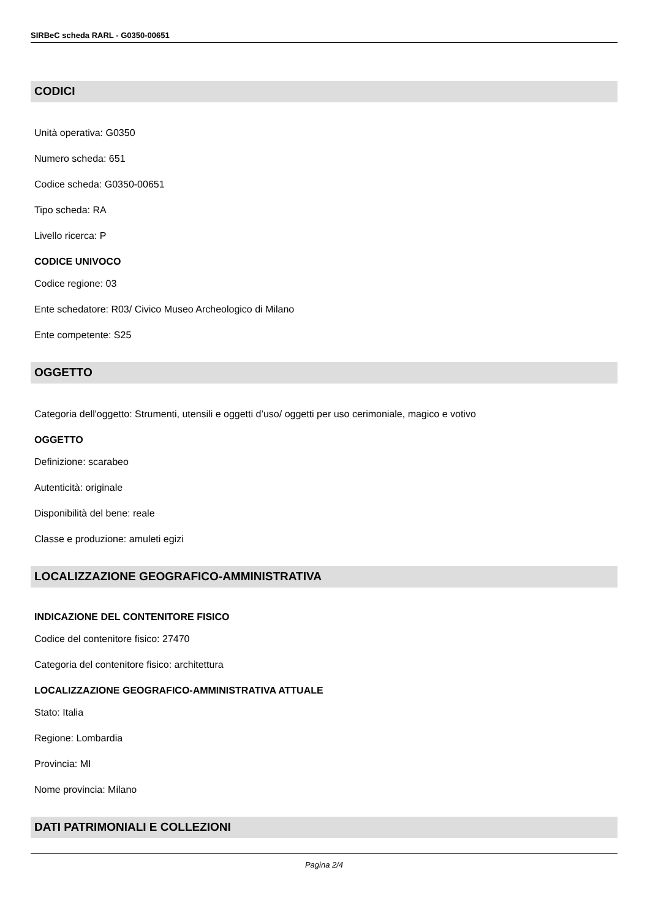SIRBeC scheda RARL - G0350-00651
CODICI
Unità operativa: G0350
Numero scheda: 651
Codice scheda: G0350-00651
Tipo scheda: RA
Livello ricerca: P
CODICE UNIVOCO
Codice regione: 03
Ente schedatore: R03/ Civico Museo Archeologico di Milano
Ente competente: S25
OGGETTO
Categoria dell'oggetto: Strumenti, utensili e oggetti d’uso/ oggetti per uso cerimoniale, magico e votivo
OGGETTO
Definizione: scarabeo
Autenticità: originale
Disponibilità del bene: reale
Classe e produzione: amuleti egizi
LOCALIZZAZIONE GEOGRAFICO-AMMINISTRATIVA
INDICAZIONE DEL CONTENITORE FISICO
Codice del contenitore fisico: 27470
Categoria del contenitore fisico: architettura
LOCALIZZAZIONE GEOGRAFICO-AMMINISTRATIVA ATTUALE
Stato: Italia
Regione: Lombardia
Provincia: MI
Nome provincia: Milano
DATI PATRIMONIALI E COLLEZIONI
Pagina 2/4